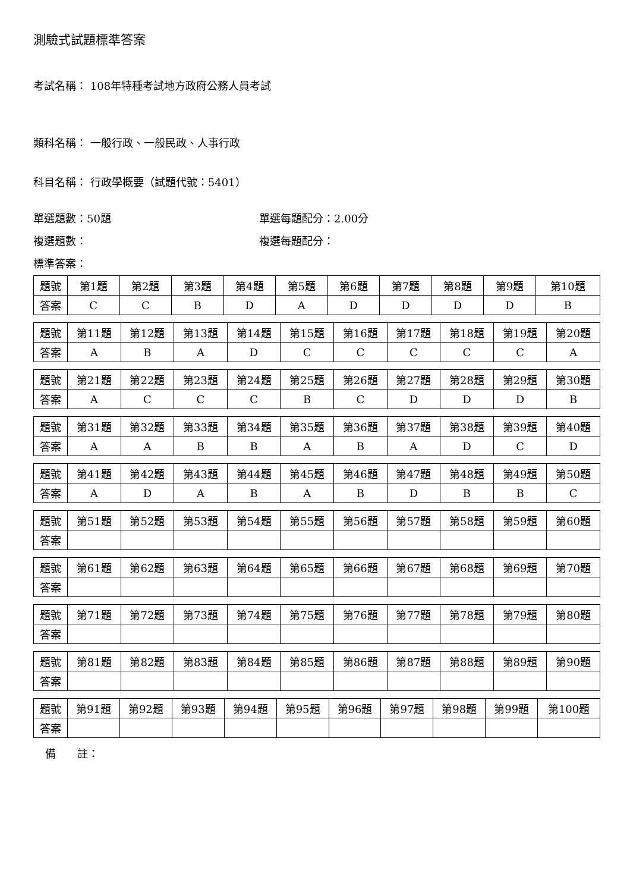測驗式試題標準答案
考試名稱： 108年特種考試地方政府公務人員考試
類科名稱： 一般行政、一般民政、人事行政
科目名稱： 行政學概要（試題代號：5401）
單選題數：50題 單選每題配分：2.00分
複選題數： 複選每題配分：
標準答案：
| 題號 | 第1題 | 第2題 | 第3題 | 第4題 | 第5題 | 第6題 | 第7題 | 第8題 | 第9題 | 第10題 |
| 答案 | C | C | B | D | A | D | D | D | D | B |
| 題號 | 第11題 | 第12題 | 第13題 | 第14題 | 第15題 | 第16題 | 第17題 | 第18題 | 第19題 | 第20題 |
| 答案 | A | B | A | D | C | C | C | C | C | A |
| 題號 | 第21題 | 第22題 | 第23題 | 第24題 | 第25題 | 第26題 | 第27題 | 第28題 | 第29題 | 第30題 |
| 答案 | A | C | C | C | B | C | D | D | D | B |
| 題號 | 第31題 | 第32題 | 第33題 | 第34題 | 第35題 | 第36題 | 第37題 | 第38題 | 第39題 | 第40題 |
| 答案 | A | A | B | B | A | B | A | D | C | D |
| 題號 | 第41題 | 第42題 | 第43題 | 第44題 | 第45題 | 第46題 | 第47題 | 第48題 | 第49題 | 第50題 |
| 答案 | A | D | A | B | A | B | D | B | B | C |
| 題號 | 第51題 | 第52題 | 第53題 | 第54題 | 第55題 | 第56題 | 第57題 | 第58題 | 第59題 | 第60題 |
| 答案 | | | | | | | | | | |
| 題號 | 第61題 | 第62題 | 第63題 | 第64題 | 第65題 | 第66題 | 第67題 | 第68題 | 第69題 | 第70題 |
| 答案 | | | | | | | | | | |
| 題號 | 第71題 | 第72題 | 第73題 | 第74題 | 第75題 | 第76題 | 第77題 | 第78題 | 第79題 | 第80題 |
| 答案 | | | | | | | | | | |
| 題號 | 第81題 | 第82題 | 第83題 | 第84題 | 第85題 | 第86題 | 第87題 | 第88題 | 第89題 | 第90題 |
| 答案 | | | | | | | | | | |
| 題號 | 第91題 | 第92題 | 第93題 | 第94題 | 第95題 | 第96題 | 第97題 | 第98題 | 第99題 | 第100題 |
| 答案 | | | | | | | | | | |
備　　註：